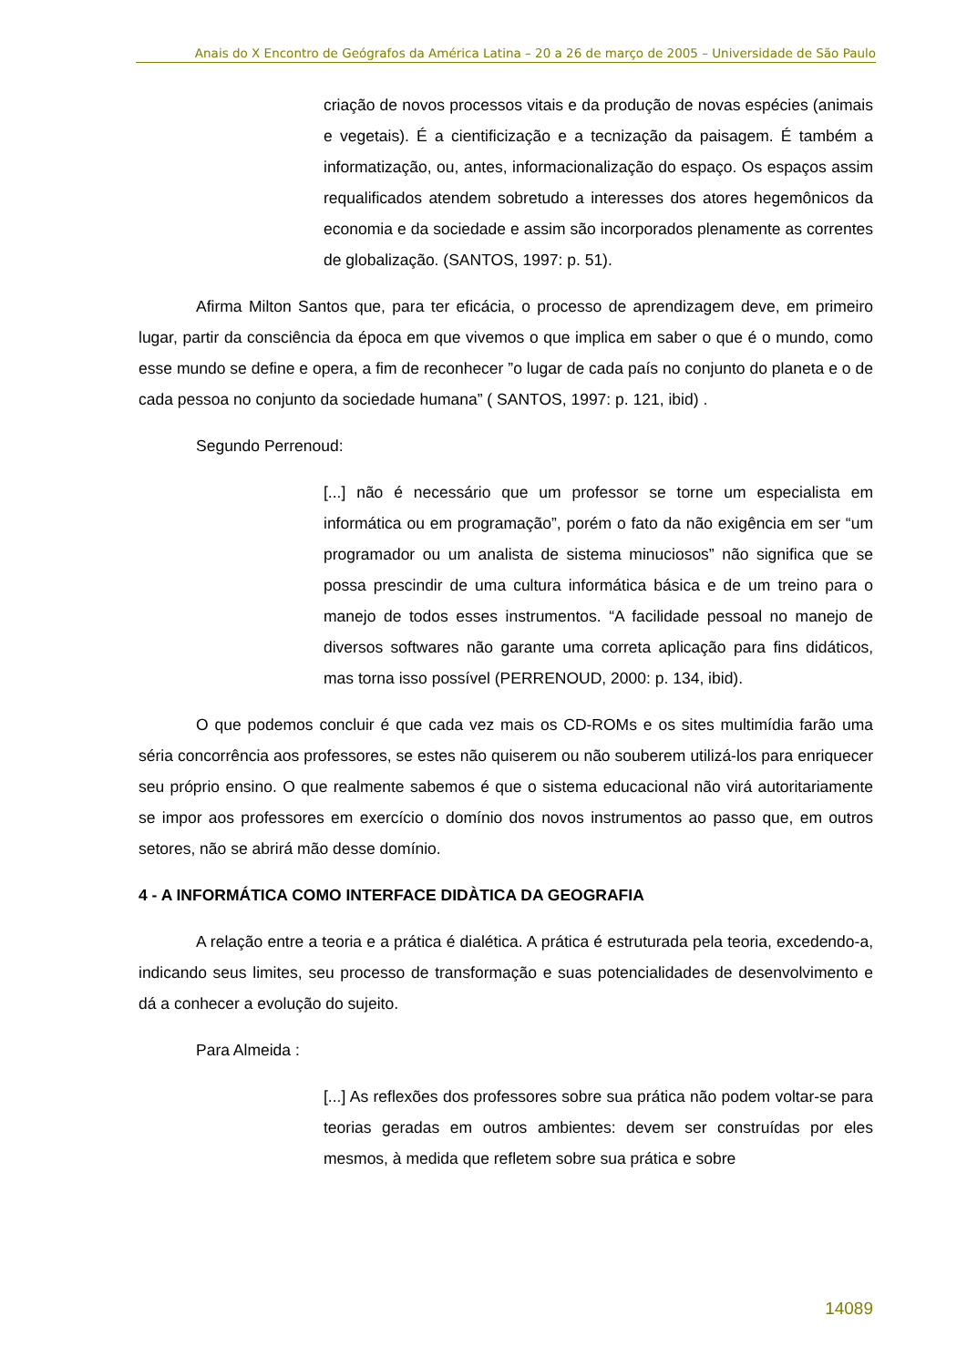Anais do X Encontro de Geógrafos da América Latina – 20 a 26 de março de 2005 – Universidade de São Paulo
criação de novos processos vitais e da produção de novas espécies (animais e vegetais). É a cientificização e a tecnização da paisagem. É também a informatização, ou, antes, informacionalização do espaço. Os espaços assim requalificados atendem sobretudo a interesses dos atores hegemônicos da economia e da sociedade e assim são incorporados plenamente as correntes de globalização. (SANTOS, 1997: p. 51).
Afirma Milton Santos que, para ter eficácia, o processo de aprendizagem deve, em primeiro lugar, partir da consciência da época em que vivemos o que implica em saber o que é o mundo, como esse mundo se define e opera, a fim de reconhecer ”o lugar de cada país no conjunto do planeta e o de cada pessoa no conjunto da sociedade humana” ( SANTOS, 1997: p. 121, ibid) .
Segundo Perrenoud:
[...] não é necessário que um professor se torne um especialista em informática ou em programação”, porém o fato da não exigência em ser “um programador ou um analista de sistema minuciosos” não significa que se possa prescindir de uma cultura informática básica e de um treino para o manejo de todos esses instrumentos. “A facilidade pessoal no manejo de diversos softwares não garante uma correta aplicação para fins didáticos, mas torna isso possível (PERRENOUD, 2000: p. 134, ibid).
O que podemos concluir é que cada vez mais os CD-ROMs e os sites multimídia farão uma séria concorrência aos professores, se estes não quiserem ou não souberem utilizá-los para enriquecer seu próprio ensino. O que realmente sabemos é que o sistema educacional não virá autoritariamente se impor aos professores em exercício o domínio dos novos instrumentos ao passo que, em outros setores, não se abrirá mão desse domínio.
4 - A INFORMÁTICA COMO INTERFACE DIDÀTICA DA GEOGRAFIA
A relação entre a teoria e a prática é dialética. A prática é estruturada pela teoria, excedendo-a, indicando seus limites, seu processo de transformação e suas potencialidades de desenvolvimento e dá a conhecer a evolução do sujeito.
Para Almeida :
[...] As reflexões dos professores sobre sua prática não podem voltar-se para teorias geradas em outros ambientes: devem ser construídas por eles mesmos, à medida que refletem sobre sua prática e sobre
14089